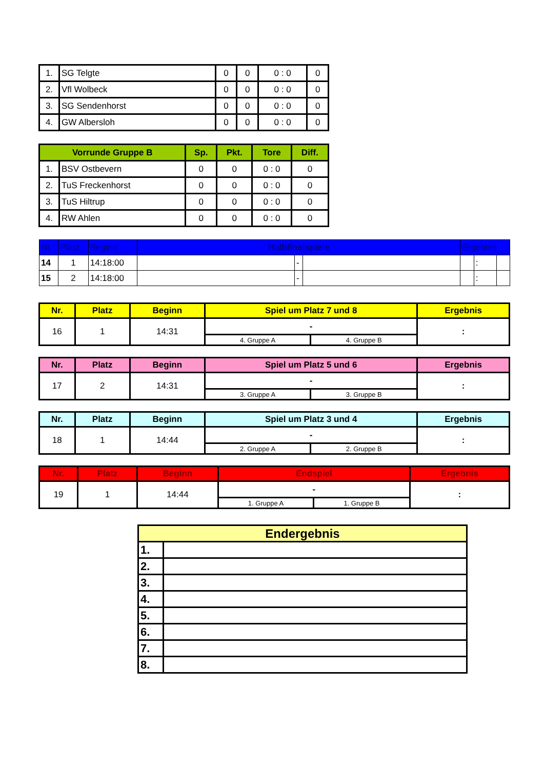| 1. | SG Telgte | 0 | 0 | 0 : 0 | 0 |
| 2. | Vfl Wolbeck | 0 | 0 | 0 : 0 | 0 |
| 3. | SG Sendenhorst | 0 | 0 | 0 : 0 | 0 |
| 4. | GW Albersloh | 0 | 0 | 0 : 0 | 0 |
| Vorrunde Gruppe B | | Sp. | Pkt. | Tore | Diff. |
| --- | --- | --- | --- | --- | --- |
| 1. | BSV Ostbevern | 0 | 0 | 0 : 0 | 0 |
| 2. | TuS Freckenhorst | 0 | 0 | 0 : 0 | 0 |
| 3. | TuS Hiltrup | 0 | 0 | 0 : 0 | 0 |
| 4. | RW Ahlen | 0 | 0 | 0 : 0 | 0 |
| Nr. | Platz | Beginn | Halbfinalspiele | | | Ergebnis | | |
| 14 | 1 | 14:18:00 | | - | | | : | |
| 15 | 2 | 14:18:00 | | - | | | : | |
| Nr. | Platz | Beginn | Spiel um Platz 7 und 8 | | Ergebnis |
| --- | --- | --- | --- | --- | --- |
| 16 | 1 | 14:31 | - | | : |
| | | | 4. Gruppe A | 4. Gruppe B | |
| Nr. | Platz | Beginn | Spiel um Platz 5 und 6 | | Ergebnis |
| --- | --- | --- | --- | --- | --- |
| 17 | 2 | 14:31 | - | | : |
| | | | 3. Gruppe A | 3. Gruppe B | |
| Nr. | Platz | Beginn | Spiel um Platz 3 und 4 | | Ergebnis |
| --- | --- | --- | --- | --- | --- |
| 18 | 1 | 14:44 | - | | : |
| | | | 2. Gruppe A | 2. Gruppe B | |
| Nr. | Platz | Beginn | Endspiel | | Ergebnis |
| --- | --- | --- | --- | --- | --- |
| 19 | 1 | 14:44 | - | | : |
| | | | 1. Gruppe A | 1. Gruppe B | |
| Endergebnis | |
| --- | --- |
| 1. | |
| 2. | |
| 3. | |
| 4. | |
| 5. | |
| 6. | |
| 7. | |
| 8. | |